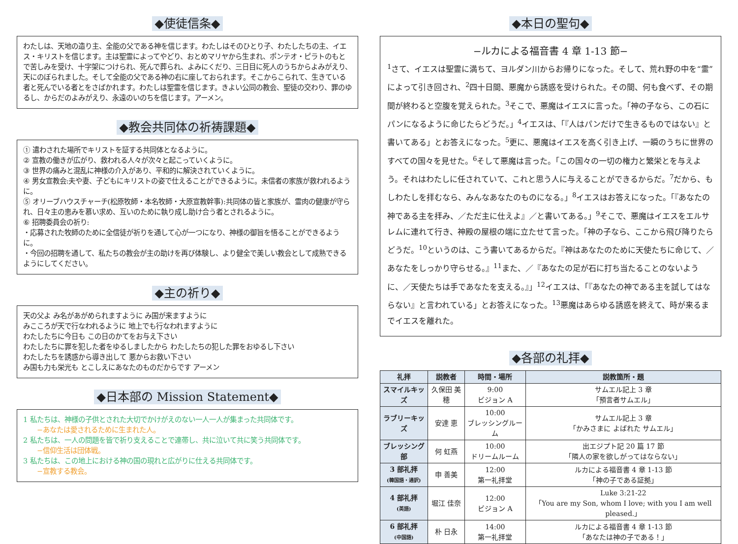◆使徒信条◆
わたしは、天地の造り主、全能の父である神を信じます。わたしはそのひとり子、わたしたちの主、イエス・キリストを信じます。主は聖霊によってやどり、おとめマリヤから生まれ、ポンテオ・ピラトのもとで苦しみを受け、十字架につけられ、死んで葬られ、よみにくだり、三日目に死人のうちからよみがえり、天にのぼられました。そして全能の父である神の右に座しておられます。そこからこられて、生きている者と死んでいる者とをさばかれます。わたしは聖霊を信じます。きよい公同の教会、聖徒の交わり、罪のゆるし、からだのよみがえり、永遠のいのちを信じます。アーメン。
◆教会共同体の祈祷課題◆
① 遣わされた場所でキリストを証する共同体となるように。
② 宣教の働きが広がり、救われる人々が次々と起こっていくように。
③ 世界の痛みと混乱に神様の介入があり、平和的に解決されていくように。
④ 男女宣教会:夫や妻、子どもにキリストの姿で仕えることができるように。未信者の家族が救われるように。
⑤ オリーブハウスチャーチ(松原牧師・本名牧師・大原宣教幹事):共同体の皆と家族が、霊肉の健康が守られ、日々主の恵みを慕い求め、互いのために執り成し助け合う者とされるように。
⑥ 招聘委員会の祈り:
・応募された牧師のために全信徒が祈りを通して心が一つになり、神様の御旨を悟ることができるように。
・今回の招聘を通して、私たちの教会が主の助けを再び体験し、より健全で美しい教会として成熟できるようにしてください。
◆主の祈り◆
天の父よ み名があがめられますように み国が来ますように
みこころが天で行なわれるように 地上でも行なわれますように
わたしたちに今日も この日のかてをお与え下さい
わたしたちに罪を犯した者をゆるしましたから わたしたちの犯した罪をおゆるし下さい
わたしたちを誘惑から導き出して 悪からお救い下さい
み国も力も栄光も とこしえにあなたのものだからです アーメン
◆日本部の Mission Statement◆
1 私たちは、神様の子供とされた大切でかけがえのない一人一人が集まった共同体です。
　　−あなたは愛されるために生まれた人。
2 私たちは、一人の問題を皆で祈り支えることで連帯し、共に泣いて共に笑う共同体です。
　　−信仰生活は団体戦。
3 私たちは、この地上における神の国の現れと広がりに仕える共同体です。
　　−宣教する教会。
◆本日の聖句◆
−ルカによる福音書 4 章 1-13 節−
<sup>1</sup> さて、イエスは聖霊に満ちて、ヨルダン川からお帰りになった。そして、荒れ野の中を“霊”によって引き回され、<sup>2</sup>四十日間、悪魔から誘惑を受けられた。その間、何も食べず、その期間が終わると空腹を覚えられた。<sup>3</sup>そこで、悪魔はイエスに言った。「神の子なら、この石にパンになるように命じたらどうだ。」<sup>4</sup>イエスは、「『人はパンだけで生きるものではない』と書いてある」とお答えになった。<sup>5</sup>更に、悪魔はイエスを高く引き上げ、一瞬のうちに世界のすべての国々を見せた。<sup>6</sup>そして悪魔は言った。「この国々の一切の権力と繁栄とを与えよう。それはわたしに任されていて、これと思う人に与えることができるからだ。<sup>7</sup>だから、もしわたしを拝むなら、みんなあなたのものになる。」<sup>8</sup>イエスはお答えになった。「『あなたの神である主を拝み、／ただ主に仕えよ』／と書いてある。」<sup>9</sup>そこで、悪魔はイエスをエルサレムに連れて行き、神殿の屋根の端に立たせて言った。「神の子なら、ここから飛び降りたらどうだ。<sup>10</sup>というのは、こう書いてあるからだ。『神はあなたのために天使たちに命じて、／あなたをしっかり守らせる。』<sup>11</sup>また、／『あなたの足が石に打ち当たることのないように、／天使たちは手であなたを支える。』」<sup>12</sup>イエスは、「『あなたの神である主を試してはならない』と言われている」とお答えになった。<sup>13</sup>悪魔はあらゆる誘惑を終えて、時が来るまでイエスを離れた。
◆各部の礼拝◆
| 礼拝 | 説教者 | 時間・場所 | 説教箇所・題 |
| --- | --- | --- | --- |
| スマイルキッズ | 久保田 美穂 | 9:00 ビジョン A | サムエル記上 3 章 「預言者サムエル」 |
| ラブリーキッズ | 安達 恵 | 10:00 ブレッシングルーム | サムエル記上 3 章 「かみさまに よばれた サムエル」 |
| ブレッシング部 | 何 虹燕 | 10:00 ドリームルーム | 出エジプト記 20 篇 17 節 「隣人の家を欲しがってはならない」 |
| 3 部礼拝 (韓国語・通訳) | 申 善美 | 12:00 第一礼拝堂 | ルカによる福音書 4 章 1-13 節 「神の子である証拠」 |
| 4 部礼拝 (英語) | 堀江 佳奈 | 12:00 ビジョン A | Luke 3:21-22 「You are my Son, whom I love; with you I am well pleased.」 |
| 6 部礼拝 (中国語) | 朴 日永 | 14:00 第一礼拝堂 | ルカによる福音書 4 章 1-13 節 「あなたは神の子である！」 |